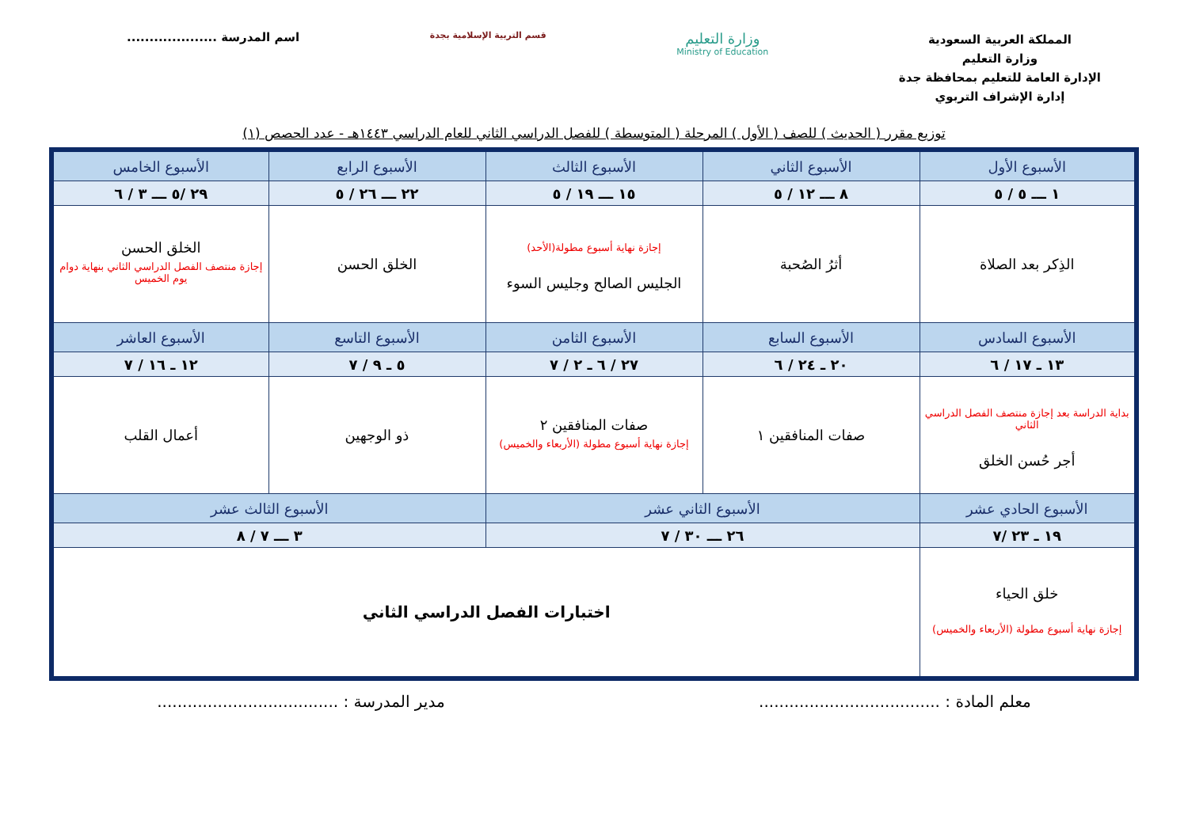المملكة العربية السعودية
وزارة التعليم
الإدارة العامة للتعليم بمحافظة جدة
إدارة الإشراف التربوي
وزارة التعليم
Ministry of Education
قسم التربية الإسلامية بجدة
اسم المدرسة ....................
توزيع مقرر ( الحديث ) للصف ( الأول ) المرحلة ( المتوسطة ) للفصل الدراسي الثاني للعام الدراسي ١٤٤٣هـ - عدد الحصص (١)
| الأسبوع الأول | الأسبوع الثاني | الأسبوع الثالث | الأسبوع الرابع | الأسبوع الخامس |
| --- | --- | --- | --- | --- |
| ١ ـــ ٥ / ٥ | ٨ ـــ ١٢ / ٥ | ١٥ ـــ ١٩ / ٥ | ٢٢ ـــ ٢٦ / ٥ | ٢٩ /٥ ـــ ٣ / ٦ |
| الذِكر بعد الصلاة | أثرُ الصُحبة | إجازة نهاية أسبوع مطولة(الأحد) الجليس الصالح وجليس السوء | الخلق الحسن | الخلق الحسن إجازة منتصف الفصل الدراسي الثاني بنهاية دوام يوم الخميس |
| الأسبوع السادس | الأسبوع السابع | الأسبوع الثامن | الأسبوع التاسع | الأسبوع العاشر |
| ١٣ ـ ١٧ / ٦ | ٢٠ ـ ٢٤ / ٦ | ٢٧ / ٦ ـ ٢ / ٧ | ٥ ـ ٩ / ٧ | ١٢ ـ ١٦ / ٧ |
| بداية الدراسة بعد إجازة منتصف الفصل الدراسي الثاني أجر حُسن الخلق | صفات المنافقين ١ | صفات المنافقين ٢ إجازة نهاية أسبوع مطولة (الأربعاء والخميس) | ذو الوجهين | أعمال القلب |
| الأسبوع الحادي عشر | الأسبوع الثاني عشر | | الأسبوع الثالث عشر | |
| ١٩ ـ ٢٣ /٧ | ٢٦ ـــ ٣٠ / ٧ | | ٣ ـــ ٧ / ٨ | |
| خلق الحياء إجازة نهاية أسبوع مطولة (الأربعاء والخميس) | اختبارات الفصل الدراسي الثاني | | | |
معلم المادة : .................................... مدير المدرسة : ....................................